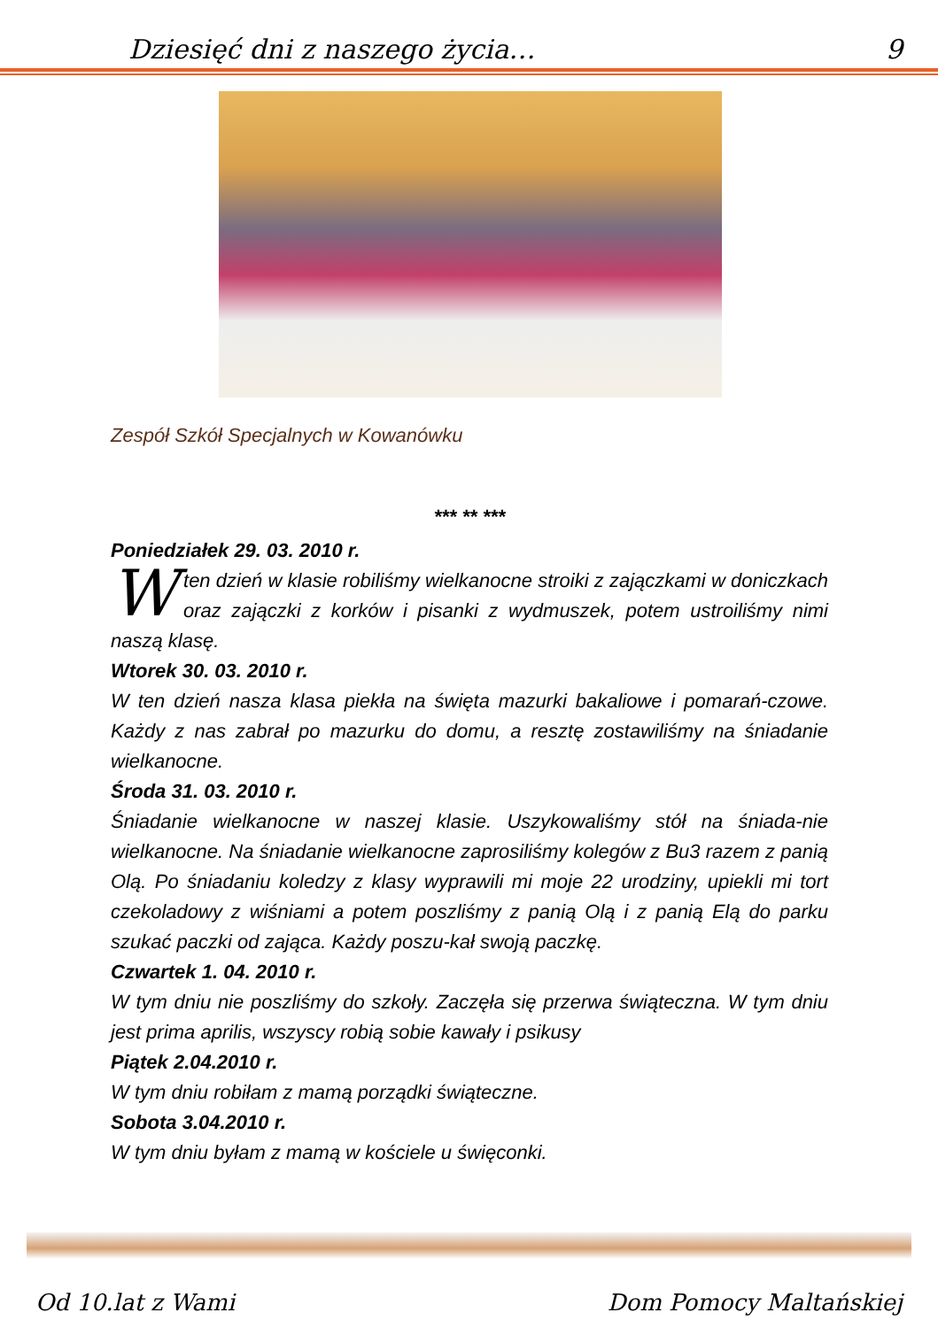Dziesięć dni z naszego życia… 9
Zespół Szkół Specjalnych w Kowanówku
*** ** ***
Poniedziałek 29. 03. 2010 r.
W ten dzień w klasie robiliśmy wielkanocne stroiki z zajączkami w doniczkach oraz zajączki z korków i pisanki z wydmuszek, potem ustroiliśmy nimi naszą klasę.
Wtorek 30. 03. 2010 r.
W ten dzień nasza klasa piekła na święta mazurki bakaliowe i pomarań-czowe. Każdy z nas zabrał po mazurku do domu, a resztę zostawiliśmy na śniadanie wielkanocne.
Środa 31. 03. 2010 r.
Śniadanie wielkanocne w naszej klasie. Uszykowaliśmy stół na śniada-nie wielkanocne. Na śniadanie wielkanocne zaprosiliśmy kolegów z Bu3 razem z panią Olą. Po śniadaniu koledzy z klasy wyprawili mi moje 22 urodziny, upiekli mi tort czekoladowy z wiśniami a potem poszliśmy z panią Olą i z panią Elą do parku szukać paczki od zająca. Każdy poszu-kał swoją paczkę.
Czwartek 1. 04. 2010 r.
W tym dniu nie poszliśmy do szkoły. Zaczęła się przerwa świąteczna. W tym dniu jest prima aprilis, wszyscy robią sobie kawały i psikusy
Piątek 2.04.2010 r.
W tym dniu robiłam z mamą porządki świąteczne.
Sobota 3.04.2010 r.
W tym dniu byłam z mamą w kościele u święconki.
Od 10.lat z Wami Dom Pomocy Maltańskiej